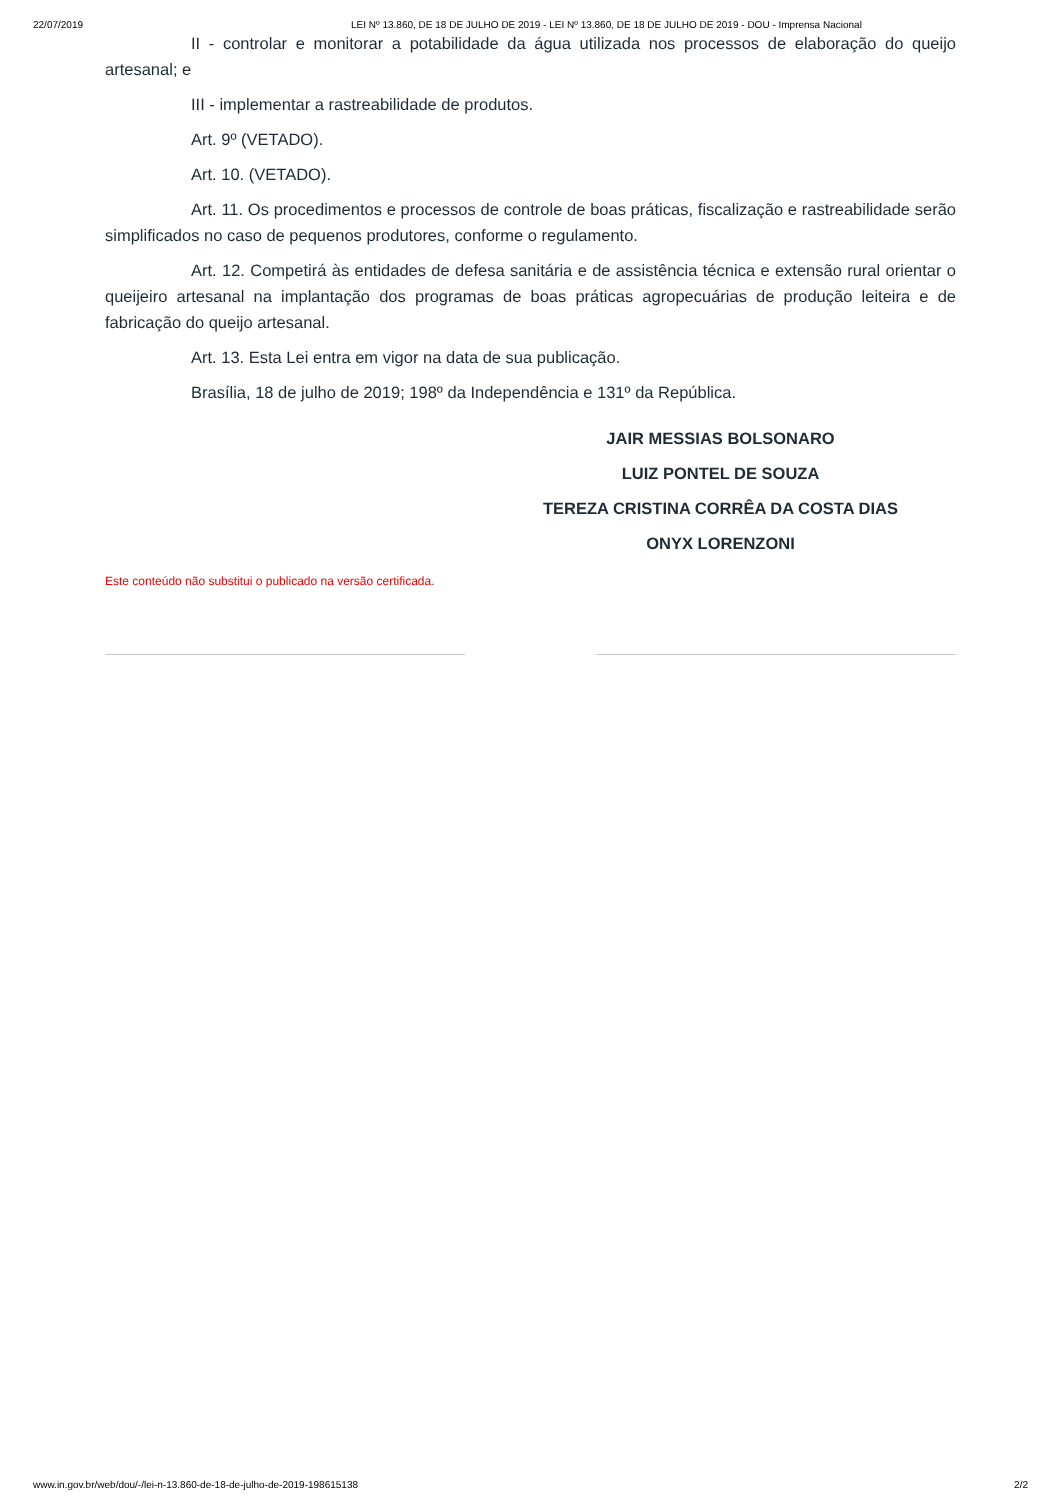22/07/2019 LEI Nº 13.860, DE 18 DE JULHO DE 2019 - LEI Nº 13.860, DE 18 DE JULHO DE 2019 - DOU - Imprensa Nacional
II - controlar e monitorar a potabilidade da água utilizada nos processos de elaboração do queijo artesanal; e
III - implementar a rastreabilidade de produtos.
Art. 9º (VETADO).
Art. 10. (VETADO).
Art. 11. Os procedimentos e processos de controle de boas práticas, fiscalização e rastreabilidade serão simplificados no caso de pequenos produtores, conforme o regulamento.
Art. 12. Competirá às entidades de defesa sanitária e de assistência técnica e extensão rural orientar o queijeiro artesanal na implantação dos programas de boas práticas agropecuárias de produção leiteira e de fabricação do queijo artesanal.
Art. 13. Esta Lei entra em vigor na data de sua publicação.
Brasília, 18 de julho de 2019; 198º da Independência e 131º da República.
JAIR MESSIAS BOLSONARO
LUIZ PONTEL DE SOUZA
TEREZA CRISTINA CORRÊA DA COSTA DIAS
ONYX LORENZONI
Este conteúdo não substitui o publicado na versão certificada.
www.in.gov.br/web/dou/-/lei-n-13.860-de-18-de-julho-de-2019-198615138 2/2